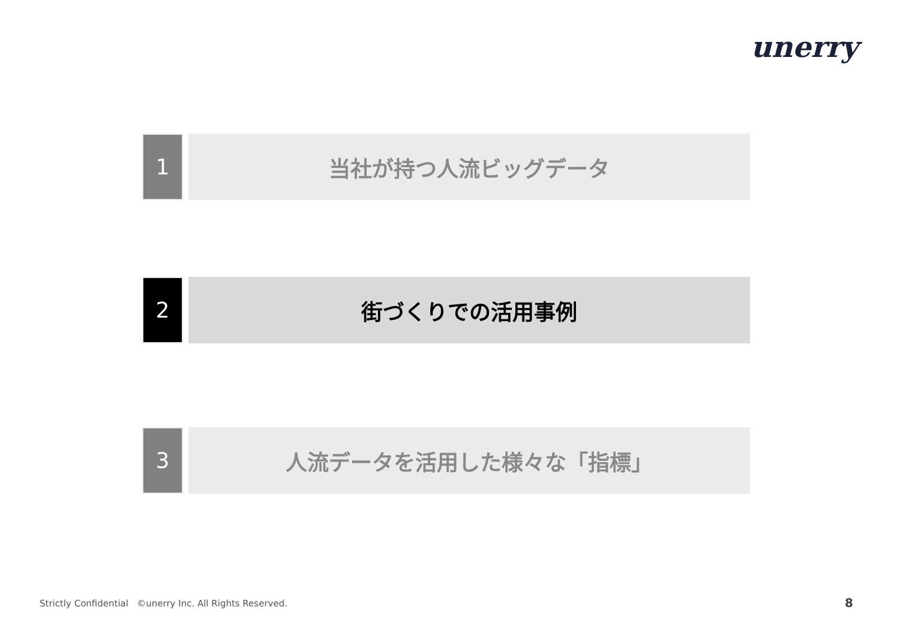unerry
1 当社が持つ人流ビッグデータ
2 街づくりでの活用事例
3 人流データを活用した様々な「指標」
Strictly Confidential ©unerry Inc. All Rights Reserved.
8